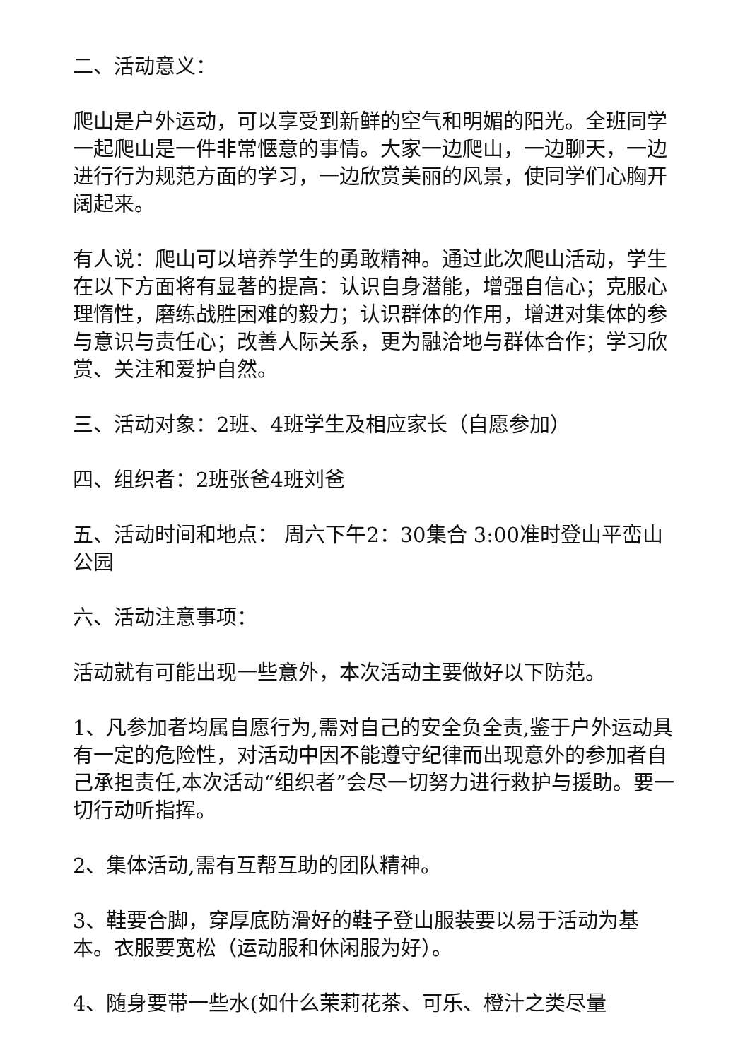二、活动意义：
爬山是户外运动，可以享受到新鲜的空气和明媚的阳光。全班同学一起爬山是一件非常惬意的事情。大家一边爬山，一边聊天，一边进行行为规范方面的学习，一边欣赏美丽的风景，使同学们心胸开阔起来。
有人说：爬山可以培养学生的勇敢精神。通过此次爬山活动，学生在以下方面将有显著的提高：认识自身潜能，增强自信心；克服心理惰性，磨练战胜困难的毅力；认识群体的作用，增进对集体的参与意识与责任心；改善人际关系，更为融洽地与群体合作；学习欣赏、关注和爱护自然。
三、活动对象：2班、4班学生及相应家长（自愿参加）
四、组织者：2班张爸4班刘爸
五、活动时间和地点： 周六下午2：30集合 3:00准时登山平峦山公园
六、活动注意事项：
活动就有可能出现一些意外，本次活动主要做好以下防范。
1、凡参加者均属自愿行为,需对自己的安全负全责,鉴于户外运动具有一定的危险性，对活动中因不能遵守纪律而出现意外的参加者自己承担责任,本次活动“组织者”会尽一切努力进行救护与援助。要一切行动听指挥。
2、集体活动,需有互帮互助的团队精神。
3、鞋要合脚，穿厚底防滑好的鞋子登山服装要以易于活动为基本。衣服要宽松（运动服和休闲服为好）。
4、随身要带一些水(如什么茉莉花茶、可乐、橙汁之类尽量